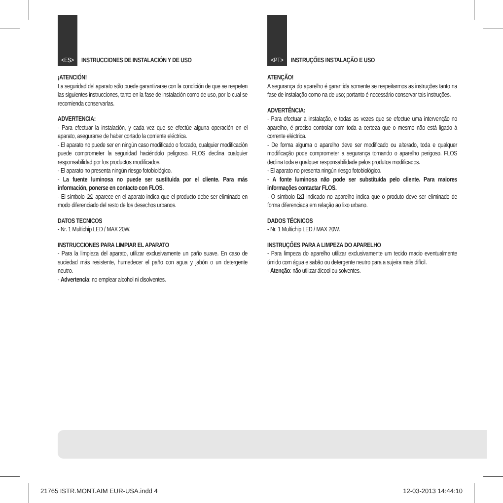<ES>
INSTRUCCIONES DE INSTALACIÓN Y DE USO
¡ATENCIÓN!
La seguridad del aparato sólo puede garantizarse con la condición de que se respeten las siguientes instrucciones, tanto en la fase de instalación como de uso, por lo cual se recomienda conservarlas.
ADVERTENCIA:
- Para efectuar la instalación, y cada vez que se efectúe alguna operación en el aparato, asegurarse de haber cortado la corriente eléctrica.
- El aparato no puede ser en ningùn caso modificado o forzado, cualquier modificaciòn puede comprometer la seguridad haciéndolo peligroso. FLOS declina cualquier responsabilidad por los productos modificados.
- El aparato no presenta ningún riesgo fotobiológico.
- La fuente luminosa no puede ser sustituida por el cliente. Para más información, ponerse en contacto con FLOS.
- El símbolo ⌧ aparece en el aparato indica que el producto debe ser eliminado en modo diferenciado del resto de los desechos urbanos.
DATOS TECNICOS
- Nr. 1 Multichip LED / MAX 20W.
INSTRUCCIONES PARA LIMPIAR EL APARATO
- Para la limpieza del aparato, utilizar exclusivamente un paño suave. En caso de suciedad más resistente, humedecer el paño con agua y jabón o un detergente neutro.
- Advertencia: no emplear alcohol ni disolventes.
<PT>
INSTRUÇÕES INSTALAÇÃO E USO
ATENÇÃO!
A segurança do aparelho é garantida somente se respeitarmos as instruções tanto na fase de instalação como na de uso; portanto é necessário conservar tais instruções.
ADVERTÊNCIA:
- Para efectuar a instalação, e todas as vezes que se efectue uma intervenção no aparelho, é preciso controlar com toda a certeza que o mesmo não está ligado à corrente eléctrica.
- De forma alguma o aparelho deve ser modificado ou alterado, toda e qualquer modificação pode comprometer a segurança tornando o aparelho perigoso. FLOS declina toda e qualquer responsabilidade pelos produtos modificados.
- El aparato no presenta ningún riesgo fotobiológico.
- A fonte luminosa não pode ser substituída pelo cliente. Para maiores informações contactar FLOS.
- O símbolo ⌧ indicado no aparelho indica que o produto deve ser eliminado de forma diferenciada em relação ao lixo urbano.
DADOS TÉCNICOS
- Nr. 1 Multichip LED / MAX 20W.
INSTRUÇÕES PARA A LIMPEZA DO APARELHO
- Para limpeza do aparelho utilizar exclusivamente um tecido macio eventualmente úmido com água e sabão ou detergente neutro para a sujeira mais difícil.
- Atenção: não utilizar álcool ou solventes.
21765 ISTR.MONT.AIM EUR-USA.indd 4 12-03-2013 14:44:10